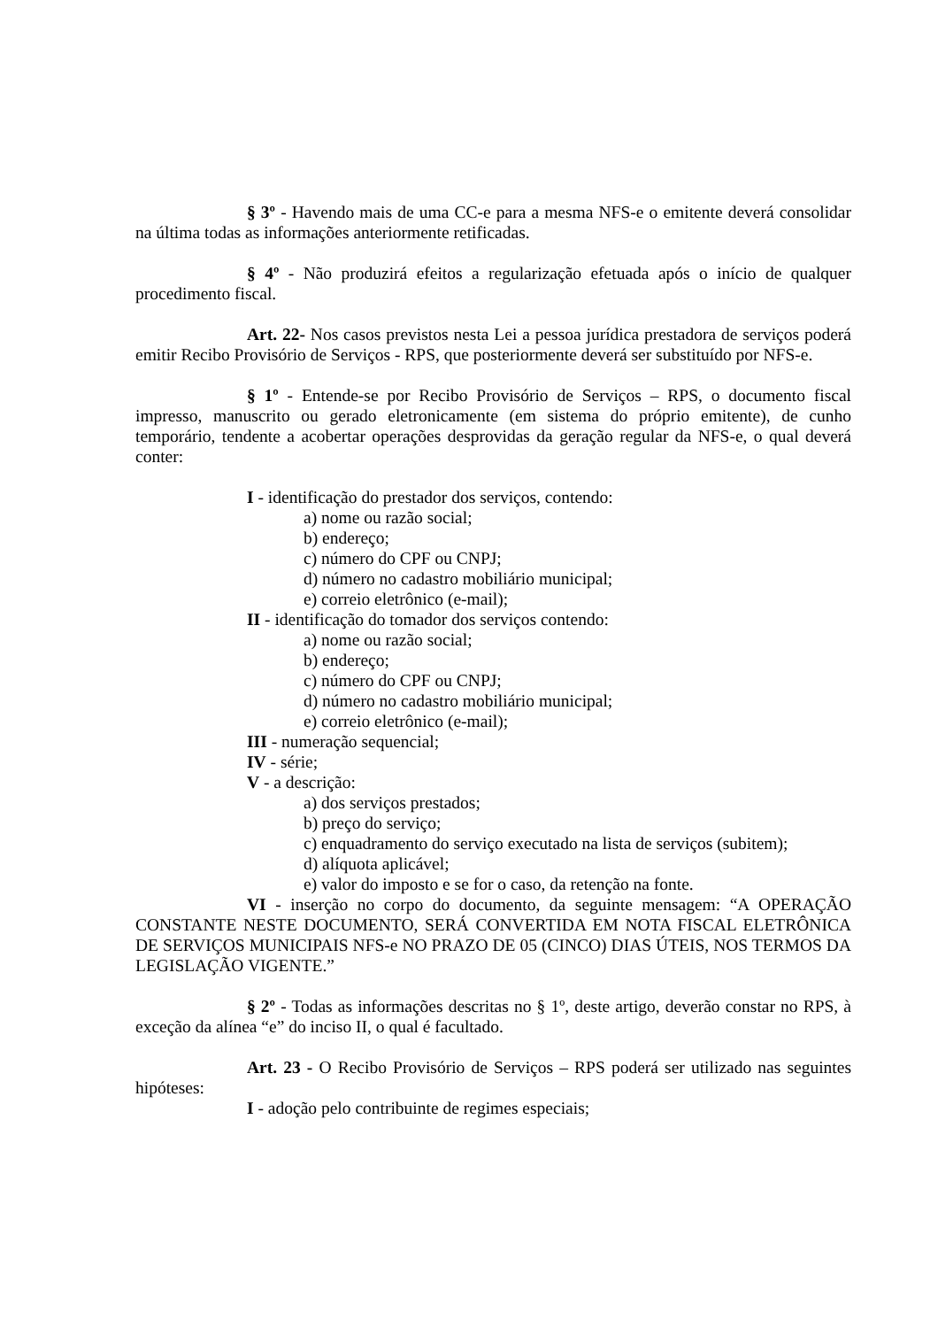§ 3º - Havendo mais de uma CC-e para a mesma NFS-e o emitente deverá consolidar na última todas as informações anteriormente retificadas.
§ 4º - Não produzirá efeitos a regularização efetuada após o início de qualquer procedimento fiscal.
Art. 22- Nos casos previstos nesta Lei a pessoa jurídica prestadora de serviços poderá emitir Recibo Provisório de Serviços - RPS, que posteriormente deverá ser substituído por NFS-e.
§ 1º - Entende-se por Recibo Provisório de Serviços – RPS, o documento fiscal impresso, manuscrito ou gerado eletronicamente (em sistema do próprio emitente), de cunho temporário, tendente a acobertar operações desprovidas da geração regular da NFS-e, o qual deverá conter:
I - identificação do prestador dos serviços, contendo:
a) nome ou razão social;
b) endereço;
c) número do CPF ou CNPJ;
d) número no cadastro mobiliário municipal;
e) correio eletrônico (e-mail);
II - identificação do tomador dos serviços contendo:
a) nome ou razão social;
b) endereço;
c) número do CPF ou CNPJ;
d) número no cadastro mobiliário municipal;
e) correio eletrônico (e-mail);
III - numeração sequencial;
IV - série;
V - a descrição:
a) dos serviços prestados;
b) preço do serviço;
c) enquadramento do serviço executado na lista de serviços (subitem);
d) alíquota aplicável;
e) valor do imposto e se for o caso, da retenção na fonte.
VI - inserção no corpo do documento, da seguinte mensagem: “A OPERAÇÃO CONSTANTE NESTE DOCUMENTO, SERÁ CONVERTIDA EM NOTA FISCAL ELETRÔNICA DE SERVIÇOS MUNICIPAIS NFS-e NO PRAZO DE 05 (CINCO) DIAS ÚTEIS, NOS TERMOS DA LEGISLAÇÃO VIGENTE.”
§ 2º - Todas as informações descritas no § 1º, deste artigo, deverão constar no RPS, à exceção da alínea “e” do inciso II, o qual é facultado.
Art. 23 - O Recibo Provisório de Serviços – RPS poderá ser utilizado nas seguintes hipóteses:
I - adoção pelo contribuinte de regimes especiais;